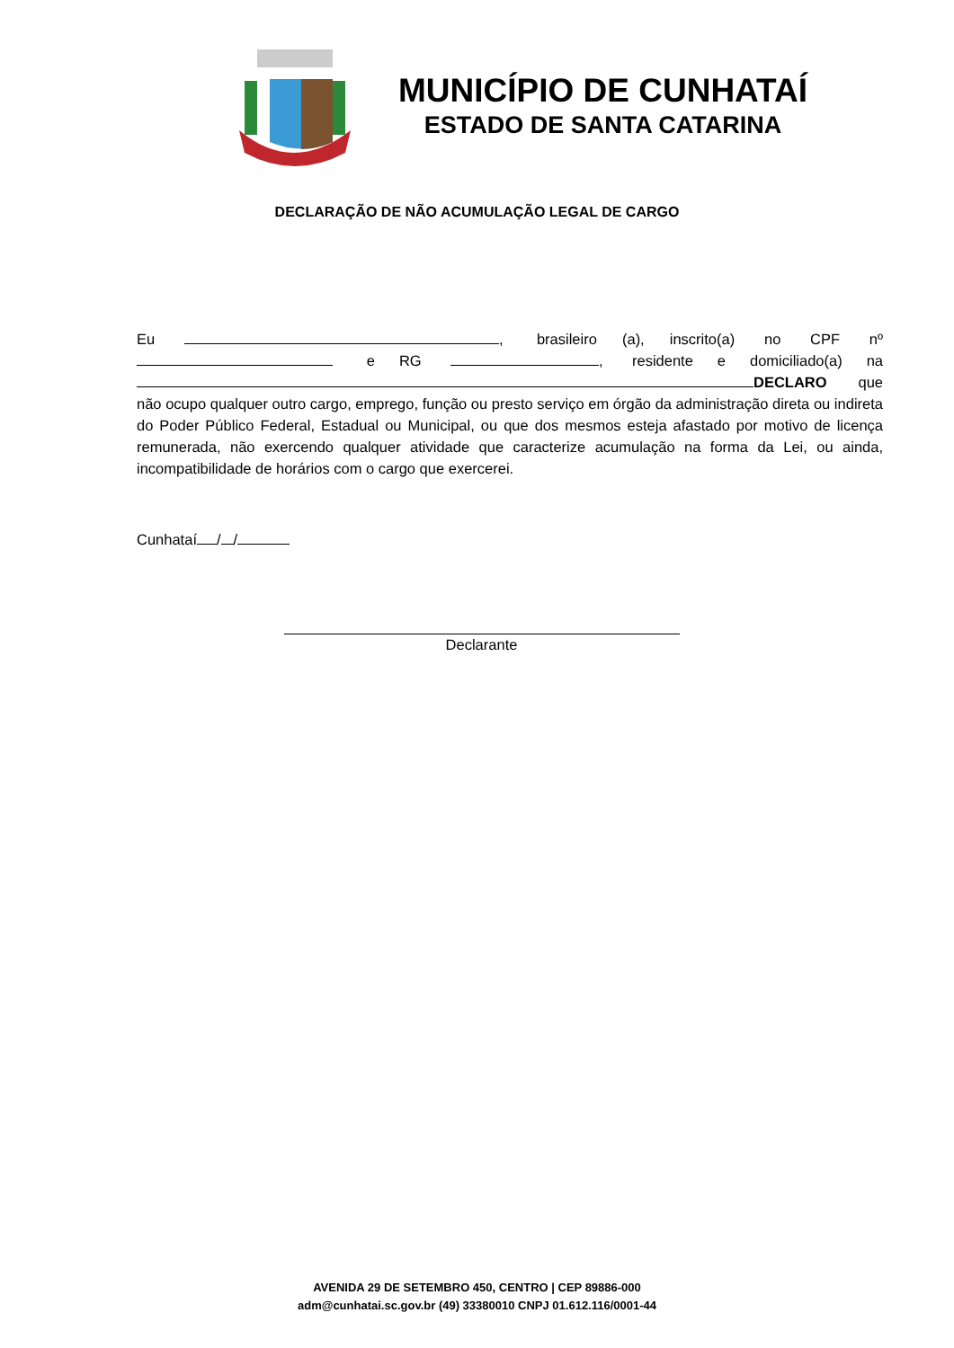MUNICÍPIO DE CUNHATAÍ
ESTADO DE SANTA CATARINA
DECLARAÇÃO DE NÃO ACUMULAÇÃO LEGAL DE CARGO
Eu , brasileiro (a), inscrito(a) no CPF nº e RG , residente e domiciliado(a) na DECLARO que não ocupo qualquer outro cargo, emprego, função ou presto serviço em órgão da administração direta ou indireta do Poder Público Federal, Estadual ou Municipal, ou que dos mesmos esteja afastado por motivo de licença remunerada, não exercendo qualquer atividade que caracterize acumulação na forma da Lei, ou ainda, incompatibilidade de horários com o cargo que exercerei.
Cunhataí / /
Declarante
AVENIDA 29 DE SETEMBRO 450, CENTRO | CEP 89886-000
adm@cunhatai.sc.gov.br (49) 33380010 CNPJ 01.612.116/0001-44